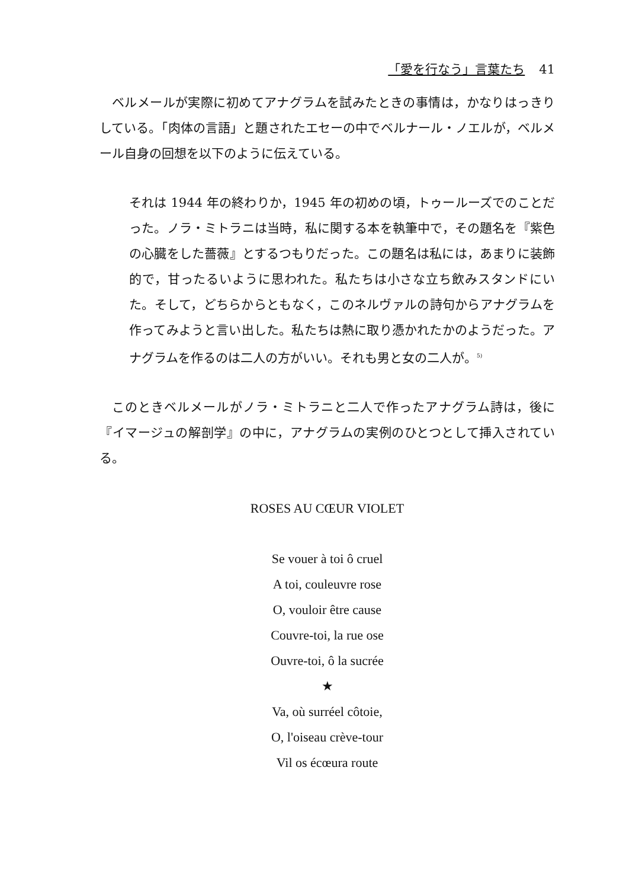「愛を行なう」言葉たち 41
ベルメールが実際に初めてアナグラムを試みたときの事情は，かなりはっきりしている。「肉体の言語」と題されたエセーの中でベルナール・ノエルが，ベルメール自身の回想を以下のように伝えている。
それは 1944 年の終わりか，1945 年の初めの頃，トゥールーズでのことだった。ノラ・ミトラニは当時，私に関する本を執筆中で，その題名を『紫色の心臓をした薔薇』とするつもりだった。この題名は私には，あまりに装飾的で，甘ったるいように思われた。私たちは小さな立ち飲みスタンドにいた。そして，どちらからともなく，このネルヴァルの詩句からアナグラムを作ってみようと言い出した。私たちは熱に取り憑かれたかのようだった。アナグラムを作るのは二人の方がいい。それも男と女の二人が。<sup>5)</sup>
このときベルメールがノラ・ミトラニと二人で作ったアナグラム詩は，後に『イマージュの解剖学』の中に，アナグラムの実例のひとつとして挿入されている。
ROSES AU CŒUR VIOLET
Se vouer à toi ô cruel
A toi, couleuvre rose
O, vouloir être cause
Couvre-toi, la rue ose
Ouvre-toi, ô la sucrée
★
Va, où surréel côtoie,
O, l'oiseau crève-tour
Vil os écœura route